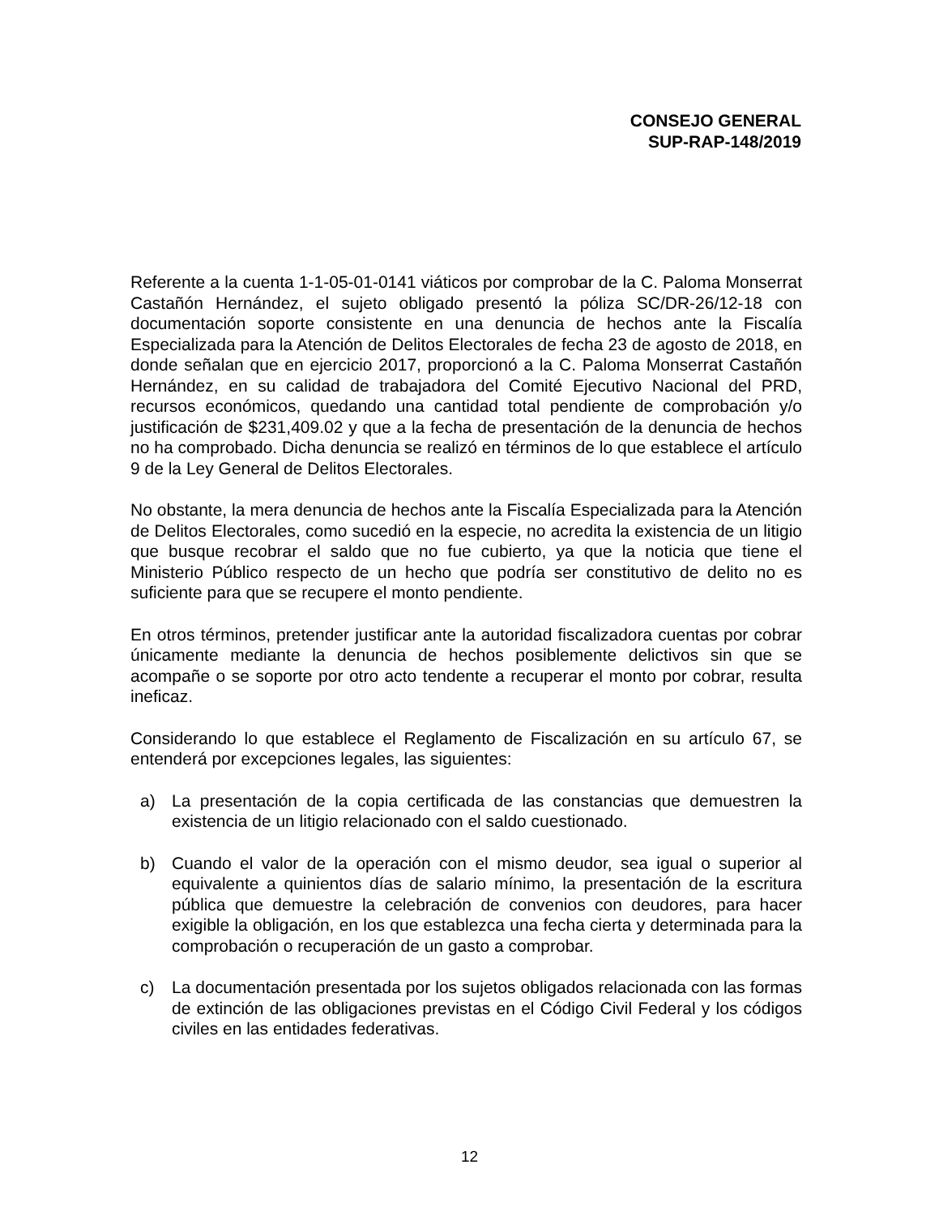CONSEJO GENERAL
SUP-RAP-148/2019
Referente a la cuenta 1-1-05-01-0141 viáticos por comprobar de la C. Paloma Monserrat Castañón Hernández, el sujeto obligado presentó la póliza SC/DR-26/12-18 con documentación soporte consistente en una denuncia de hechos ante la Fiscalía Especializada para la Atención de Delitos Electorales de fecha 23 de agosto de 2018, en donde señalan que en ejercicio 2017, proporcionó a la C. Paloma Monserrat Castañón Hernández, en su calidad de trabajadora del Comité Ejecutivo Nacional del PRD, recursos económicos, quedando una cantidad total pendiente de comprobación y/o justificación de $231,409.02 y que a la fecha de presentación de la denuncia de hechos no ha comprobado. Dicha denuncia se realizó en términos de lo que establece el artículo 9 de la Ley General de Delitos Electorales.
No obstante, la mera denuncia de hechos ante la Fiscalía Especializada para la Atención de Delitos Electorales, como sucedió en la especie, no acredita la existencia de un litigio que busque recobrar el saldo que no fue cubierto, ya que la noticia que tiene el Ministerio Público respecto de un hecho que podría ser constitutivo de delito no es suficiente para que se recupere el monto pendiente.
En otros términos, pretender justificar ante la autoridad fiscalizadora cuentas por cobrar únicamente mediante la denuncia de hechos posiblemente delictivos sin que se acompañe o se soporte por otro acto tendente a recuperar el monto por cobrar, resulta ineficaz.
Considerando lo que establece el Reglamento de Fiscalización en su artículo 67, se entenderá por excepciones legales, las siguientes:
a) La presentación de la copia certificada de las constancias que demuestren la existencia de un litigio relacionado con el saldo cuestionado.
b) Cuando el valor de la operación con el mismo deudor, sea igual o superior al equivalente a quinientos días de salario mínimo, la presentación de la escritura pública que demuestre la celebración de convenios con deudores, para hacer exigible la obligación, en los que establezca una fecha cierta y determinada para la comprobación o recuperación de un gasto a comprobar.
c) La documentación presentada por los sujetos obligados relacionada con las formas de extinción de las obligaciones previstas en el Código Civil Federal y los códigos civiles en las entidades federativas.
12